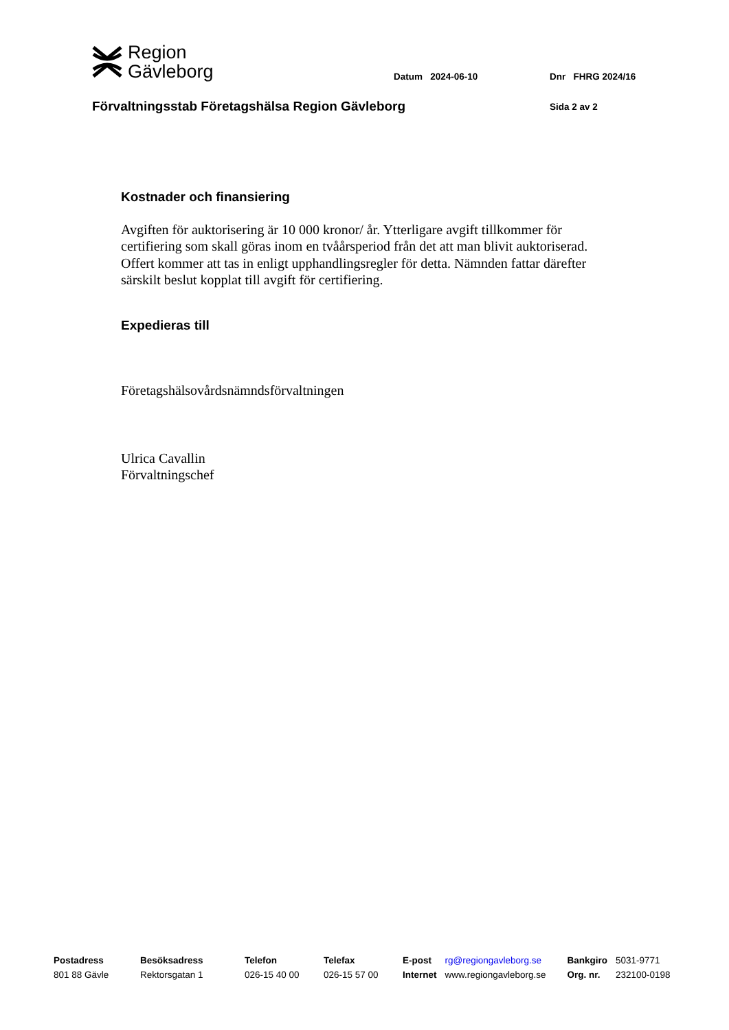Region
Gävleborg
Datum 2024-06-10 Dnr FHRG 2024/16
Förvaltningsstab Företagshälsa Region Gävleborg
Sida 2 av 2
Kostnader och finansiering
Avgiften för auktorisering är 10 000 kronor/ år. Ytterligare avgift tillkommer för certifiering som skall göras inom en tvåårsperiod från det att man blivit auktoriserad. Offert kommer att tas in enligt upphandlingsregler för detta. Nämnden fattar därefter särskilt beslut kopplat till avgift för certifiering.
Expedieras till
Företagshälsovårdsnämndsförvaltningen
Ulrica Cavallin
Förvaltningschef
| Postadress | Besöksadress | Telefon | Telefax | E-post | rg@regiongavleborg.se | Bankgiro | 5031-9771 |
| 801 88 Gävle | Rektorsgatan 1 | 026-15 40 00 | 026-15 57 00 | Internet | www.regiongavleborg.se | Org. nr. | 232100-0198 |